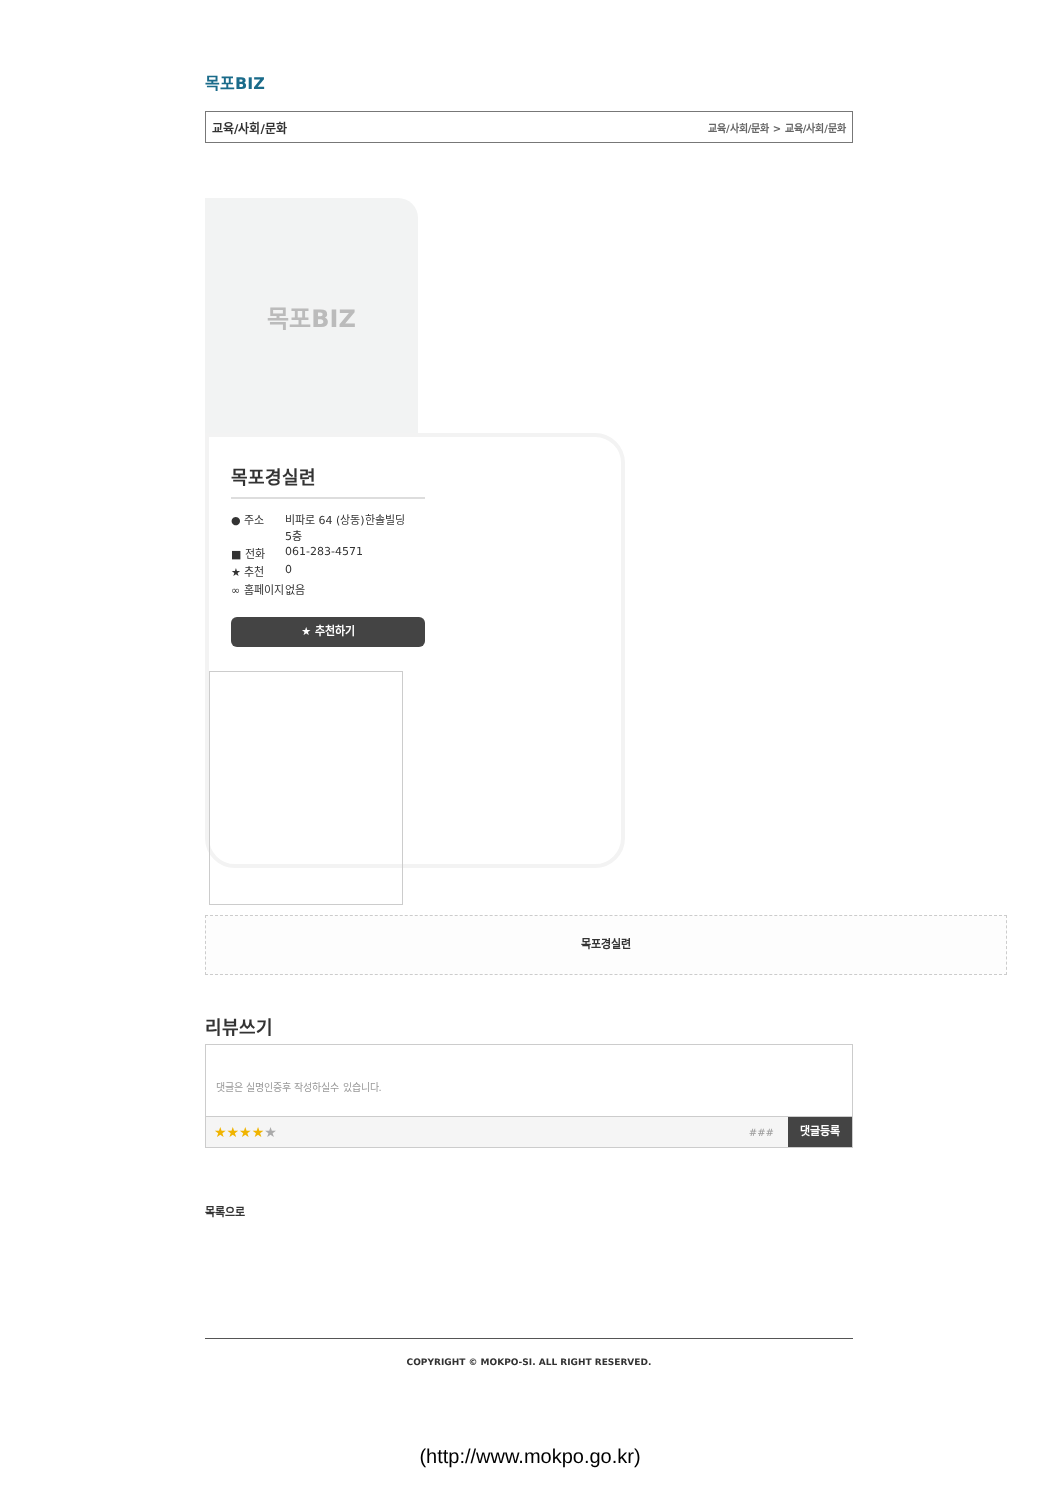목포BIZ
교육/사회/문화 교육/사회/문화 > 교육/사회/문화
목포BIZ
목포경실련
● 주소 비파로 64 (상동)한솔빌딩 5층 ■ 전화 061-283-4571 ★ 추천 0 ∞ 홈페이지 없음
★ 추천하기
목포경실련
리뷰쓰기
댓글은 실명인증후 작성하실수 있습니다.
★★★★★ ### 댓글등록
목록으로
COPYRIGHT © MOKPO-SI. ALL RIGHT RESERVED.
(http://www.mokpo.go.kr)